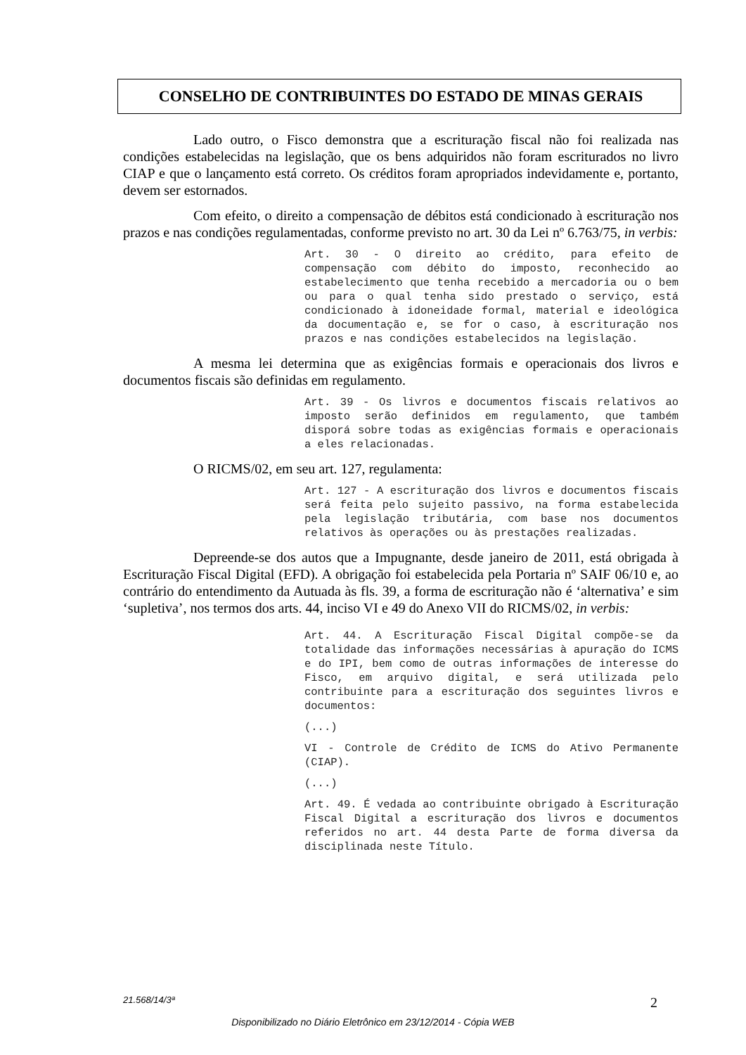CONSELHO DE CONTRIBUINTES DO ESTADO DE MINAS GERAIS
Lado outro, o Fisco demonstra que a escrituração fiscal não foi realizada nas condições estabelecidas na legislação, que os bens adquiridos não foram escriturados no livro CIAP e que o lançamento está correto. Os créditos foram apropriados indevidamente e, portanto, devem ser estornados.
Com efeito, o direito a compensação de débitos está condicionado à escrituração nos prazos e nas condições regulamentadas, conforme previsto no art. 30 da Lei nº 6.763/75, in verbis:
Art. 30 - O direito ao crédito, para efeito de compensação com débito do imposto, reconhecido ao estabelecimento que tenha recebido a mercadoria ou o bem ou para o qual tenha sido prestado o serviço, está condicionado à idoneidade formal, material e ideológica da documentação e, se for o caso, à escrituração nos prazos e nas condições estabelecidos na legislação.
A mesma lei determina que as exigências formais e operacionais dos livros e documentos fiscais são definidas em regulamento.
Art. 39 - Os livros e documentos fiscais relativos ao imposto serão definidos em regulamento, que também disporá sobre todas as exigências formais e operacionais a eles relacionadas.
O RICMS/02, em seu art. 127, regulamenta:
Art. 127 - A escrituração dos livros e documentos fiscais será feita pelo sujeito passivo, na forma estabelecida pela legislação tributária, com base nos documentos relativos às operações ou às prestações realizadas.
Depreende-se dos autos que a Impugnante, desde janeiro de 2011, está obrigada à Escrituração Fiscal Digital (EFD). A obrigação foi estabelecida pela Portaria nº SAIF 06/10 e, ao contrário do entendimento da Autuada às fls. 39, a forma de escrituração não é ‘alternativa’ e sim ‘supletiva’, nos termos dos arts. 44, inciso VI e 49 do Anexo VII do RICMS/02, in verbis:
Art. 44. A Escrituração Fiscal Digital compõe-se da totalidade das informações necessárias à apuração do ICMS e do IPI, bem como de outras informações de interesse do Fisco, em arquivo digital, e será utilizada pelo contribuinte para a escrituração dos seguintes livros e documentos:
(...)
VI - Controle de Crédito de ICMS do Ativo Permanente (CIAP).
(...)
Art. 49. É vedada ao contribuinte obrigado à Escrituração Fiscal Digital a escrituração dos livros e documentos referidos no art. 44 desta Parte de forma diversa da disciplinada neste Título.
21.568/14/3ª 2
Disponibilizado no Diário Eletrônico em 23/12/2014 - Cópia WEB